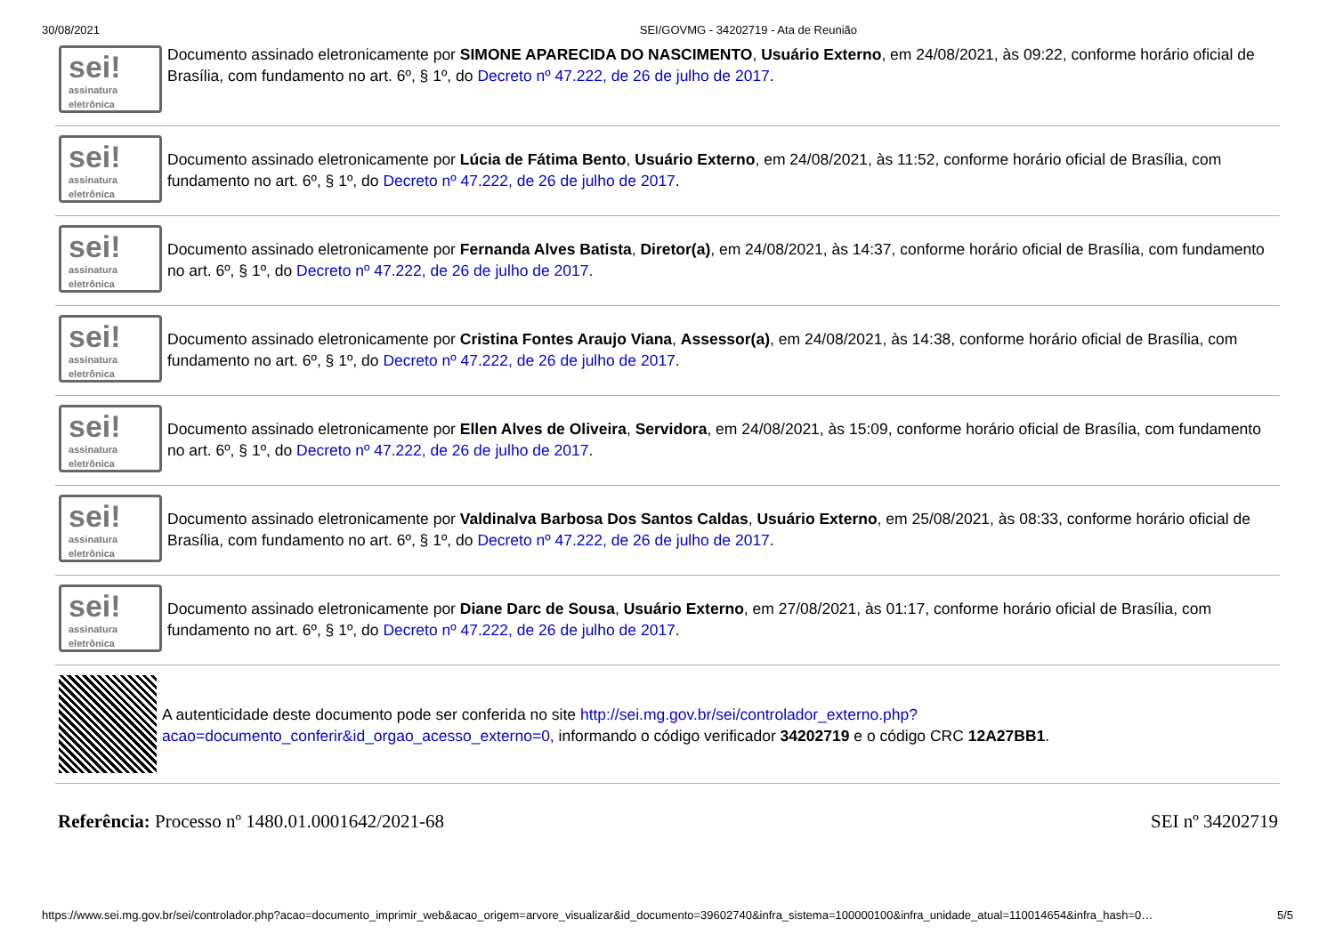30/08/2021 SEI/GOVMG - 34202719 - Ata de Reunião
sei!
assinatura
eletrônica
Documento assinado eletronicamente por SIMONE APARECIDA DO NASCIMENTO, Usuário Externo, em 24/08/2021, às 09:22, conforme horário oficial de Brasília, com fundamento no art. 6º, § 1º, do Decreto nº 47.222, de 26 de julho de 2017.
sei!
assinatura
eletrônica
Documento assinado eletronicamente por Lúcia de Fátima Bento, Usuário Externo, em 24/08/2021, às 11:52, conforme horário oficial de Brasília, com fundamento no art. 6º, § 1º, do Decreto nº 47.222, de 26 de julho de 2017.
sei!
assinatura
eletrônica
Documento assinado eletronicamente por Fernanda Alves Batista, Diretor(a), em 24/08/2021, às 14:37, conforme horário oficial de Brasília, com fundamento no art. 6º, § 1º, do Decreto nº 47.222, de 26 de julho de 2017.
sei!
assinatura
eletrônica
Documento assinado eletronicamente por Cristina Fontes Araujo Viana, Assessor(a), em 24/08/2021, às 14:38, conforme horário oficial de Brasília, com fundamento no art. 6º, § 1º, do Decreto nº 47.222, de 26 de julho de 2017.
sei!
assinatura
eletrônica
Documento assinado eletronicamente por Ellen Alves de Oliveira, Servidora, em 24/08/2021, às 15:09, conforme horário oficial de Brasília, com fundamento no art. 6º, § 1º, do Decreto nº 47.222, de 26 de julho de 2017.
sei!
assinatura
eletrônica
Documento assinado eletronicamente por Valdinalva Barbosa Dos Santos Caldas, Usuário Externo, em 25/08/2021, às 08:33, conforme horário oficial de Brasília, com fundamento no art. 6º, § 1º, do Decreto nº 47.222, de 26 de julho de 2017.
sei!
assinatura
eletrônica
Documento assinado eletronicamente por Diane Darc de Sousa, Usuário Externo, em 27/08/2021, às 01:17, conforme horário oficial de Brasília, com fundamento no art. 6º, § 1º, do Decreto nº 47.222, de 26 de julho de 2017.
A autenticidade deste documento pode ser conferida no site http://sei.mg.gov.br/sei/controlador_externo.php?acao=documento_conferir&id_orgao_acesso_externo=0, informando o código verificador 34202719 e o código CRC 12A27BB1.
Referência: Processo nº 1480.01.0001642/2021-68 SEI nº 34202719
https://www.sei.mg.gov.br/sei/controlador.php?acao=documento_imprimir_web&acao_origem=arvore_visualizar&id_documento=39602740&infra_sistema=100000100&infra_unidade_atual=110014654&infra_hash=0… 5/5